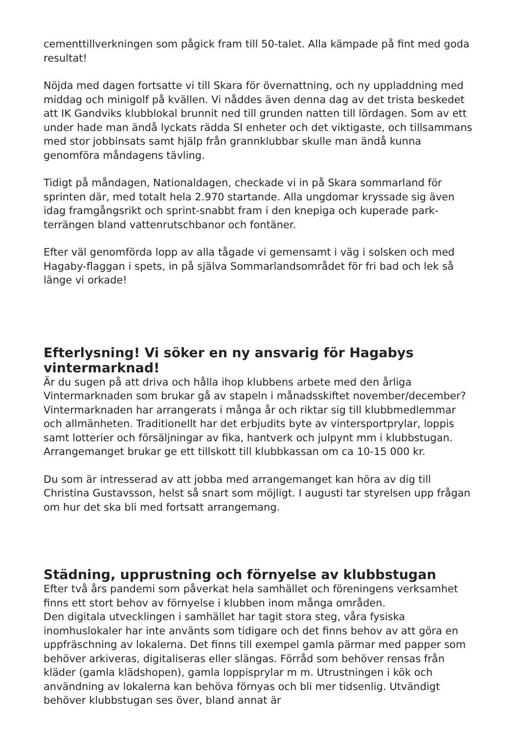cementtillverkningen som pågick fram till 50-talet. Alla kämpade på fint med goda resultat!
Nöjda med dagen fortsatte vi till Skara för övernattning, och ny uppladdning med middag och minigolf på kvällen. Vi nåddes även denna dag av det trista beskedet att IK Gandviks klubblokal brunnit ned till grunden natten till lördagen. Som av ett under hade man ändå lyckats rädda SI enheter och det viktigaste, och tillsammans med stor jobbinsats samt hjälp från grannklubbar skulle man ändå kunna genomföra måndagens tävling.
Tidigt på måndagen, Nationaldagen, checkade vi in på Skara sommarland för sprinten där, med totalt hela 2.970 startande. Alla ungdomar kryssade sig även idag framgångsrikt och sprint-snabbt fram i den knepiga och kuperade park-terrängen bland vattenrutschbanor och fontäner.
Efter väl genomförda lopp av alla tågade vi gemensamt i väg i solsken och med Hagaby-flaggan i spets, in på själva Sommarlandsområdet för fri bad och lek så länge vi orkade!
Efterlysning! Vi söker en ny ansvarig för Hagabys vintermarknad!
Är du sugen på att driva och hålla ihop klubbens arbete med den årliga Vintermarknaden som brukar gå av stapeln i månadsskiftet november/december? Vintermarknaden har arrangerats i många år och riktar sig till klubbmedlemmar och allmänheten. Traditionellt har det erbjudits byte av vintersportprylar, loppis samt lotterier och försäljningar av fika, hantverk och julpynt mm i klubbstugan. Arrangemanget brukar ge ett tillskott till klubbkassan om ca 10-15 000 kr.
Du som är intresserad av att jobba med arrangemanget kan höra av dig till Christina Gustavsson, helst så snart som möjligt. I augusti tar styrelsen upp frågan om hur det ska bli med fortsatt arrangemang.
Städning, upprustning och förnyelse av klubbstugan
Efter två års pandemi som påverkat hela samhället och föreningens verksamhet finns ett stort behov av förnyelse i klubben inom många områden.
Den digitala utvecklingen i samhället har tagit stora steg, våra fysiska inomhuslokaler har inte använts som tidigare och det finns behov av att göra en uppfräschning av lokalerna. Det finns till exempel gamla pärmar med papper som behöver arkiveras, digitaliseras eller slängas. Förråd som behöver rensas från kläder (gamla klädshopen), gamla loppisprylar m m. Utrustningen i kök och användning av lokalerna kan behöva förnyas och bli mer tidsenlig. Utvändigt behöver klubbstugan ses över, bland annat är